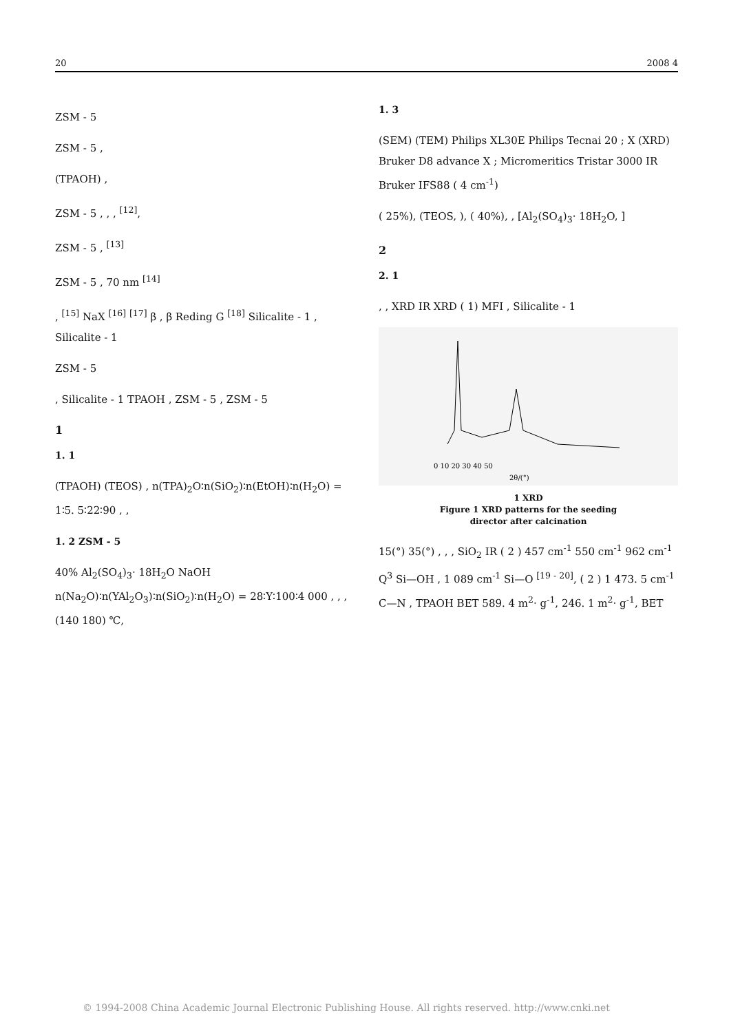20 2008 4
ZSM - 5
ZSM - 5 ,
(TPAOH) ,
ZSM - 5 , , , <sup>[12]</sup>,
ZSM - 5 , <sup>[13]</sup>
ZSM - 5 , 70 nm <sup>[14]</sup>
, <sup>[15]</sup> NaX <sup>[16]</sup> <sup>[17]</sup> β , β Reding G <sup>[18]</sup> Silicalite - 1 , Silicalite - 1
ZSM - 5
, Silicalite - 1 TPAOH , ZSM - 5 , ZSM - 5
1
1. 1
(TPAOH) (TEOS) , n(TPA)<sub>2</sub>O∶n(SiO<sub>2</sub>)∶n(EtOH)∶n(H<sub>2</sub>O) = 1∶5. 5∶22∶90 , ,
1. 2 ZSM - 5
40% Al<sub>2</sub>(SO<sub>4</sub>)<sub>3</sub>· 18H<sub>2</sub>O NaOH n(Na<sub>2</sub>O)∶n(YAl<sub>2</sub>O<sub>3</sub>)∶n(SiO<sub>2</sub>)∶n(H<sub>2</sub>O) = 28∶Y∶100∶4 000 , , , (140 180) ℃,
1. 3
(SEM) (TEM) Philips XL30E Philips Tecnai 20 ; X (XRD) Bruker D8 advance X ; Micromeritics Tristar 3000 IR Bruker IFS88 ( 4 cm<sup>-1</sup>)
( 25%), (TEOS, ), ( 40%), , [Al<sub>2</sub>(SO<sub>4</sub>)<sub>3</sub>· 18H<sub>2</sub>O, ]
2
2. 1
, , XRD IR XRD ( 1) MFI , Silicalite - 1
0 10 20 30 40 50
2θ/(°)
1 XRD
Figure 1 XRD patterns for the seeding
director after calcination
15(°) 35(°) , , , SiO<sub>2</sub> IR ( 2 ) 457 cm<sup>-1</sup> 550 cm<sup>-1</sup> 962 cm<sup>-1</sup> Q<sup>3</sup> Si—OH , 1 089 cm<sup>-1</sup> Si—O <sup>[19 - 20]</sup>, ( 2 ) 1 473. 5 cm<sup>-1</sup> C—N , TPAOH BET 589. 4 m<sup>2</sup>· g<sup>-1</sup>, 246. 1 m<sup>2</sup>· g<sup>-1</sup>, BET
© 1994-2008 China Academic Journal Electronic Publishing House. All rights reserved. http://www.cnki.net